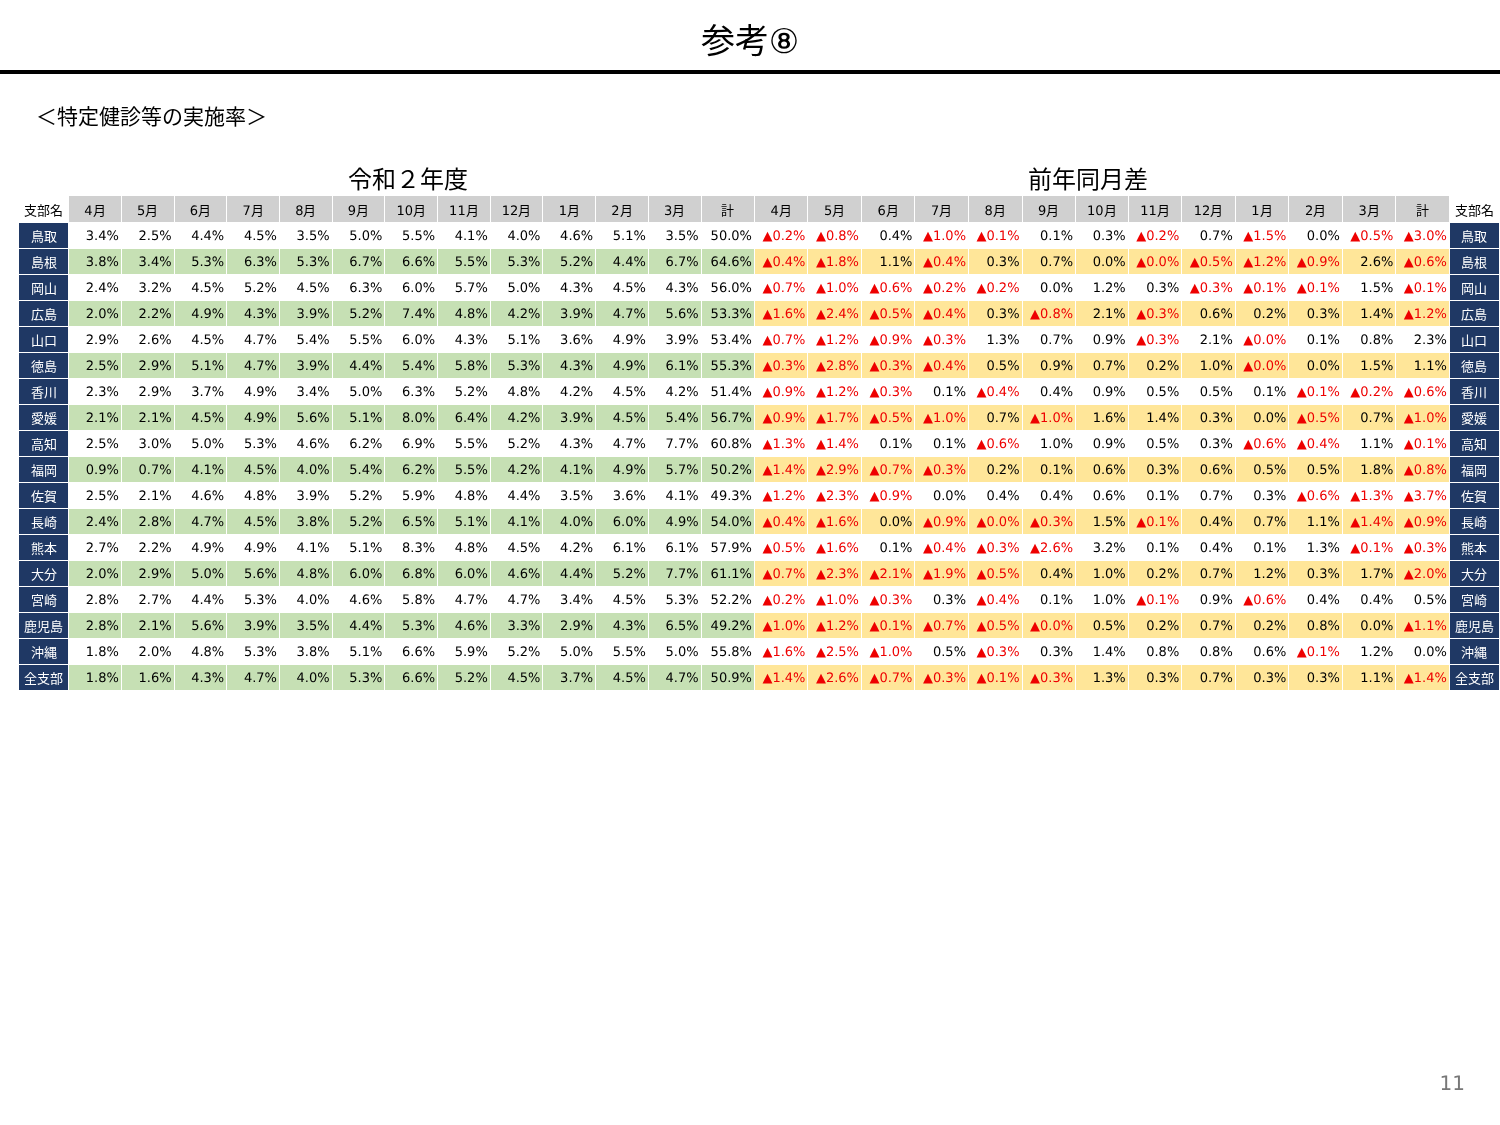参考⑧
＜特定健診等の実施率＞
令和２年度 前年同月差
| 支部名 | 4月 | 5月 | 6月 | 7月 | 8月 | 9月 | 10月 | 11月 | 12月 | 1月 | 2月 | 3月 | 計 | 4月 | 5月 | 6月 | 7月 | 8月 | 9月 | 10月 | 11月 | 12月 | 1月 | 2月 | 3月 | 計 | 支部名 |
| --- | --- | --- | --- | --- | --- | --- | --- | --- | --- | --- | --- | --- | --- | --- | --- | --- | --- | --- | --- | --- | --- | --- | --- | --- | --- | --- | --- |
| 鳥取 | 3.4% | 2.5% | 4.4% | 4.5% | 3.5% | 5.0% | 5.5% | 4.1% | 4.0% | 4.6% | 5.1% | 3.5% | 50.0% | ▲0.2% | ▲0.8% | 0.4% | ▲1.0% | ▲0.1% | 0.1% | 0.3% | ▲0.2% | 0.7% | ▲1.5% | 0.0% | ▲0.5% | ▲3.0% | 鳥取 |
| 島根 | 3.8% | 3.4% | 5.3% | 6.3% | 5.3% | 6.7% | 6.6% | 5.5% | 5.3% | 5.2% | 4.4% | 6.7% | 64.6% | ▲0.4% | ▲1.8% | 1.1% | ▲0.4% | 0.3% | 0.7% | 0.0% | ▲0.0% | ▲0.5% | ▲1.2% | ▲0.9% | 2.6% | ▲0.6% | 島根 |
| 岡山 | 2.4% | 3.2% | 4.5% | 5.2% | 4.5% | 6.3% | 6.0% | 5.7% | 5.0% | 4.3% | 4.5% | 4.3% | 56.0% | ▲0.7% | ▲1.0% | ▲0.6% | ▲0.2% | ▲0.2% | 0.0% | 1.2% | 0.3% | ▲0.3% | ▲0.1% | ▲0.1% | 1.5% | ▲0.1% | 岡山 |
| 広島 | 2.0% | 2.2% | 4.9% | 4.3% | 3.9% | 5.2% | 7.4% | 4.8% | 4.2% | 3.9% | 4.7% | 5.6% | 53.3% | ▲1.6% | ▲2.4% | ▲0.5% | ▲0.4% | 0.3% | ▲0.8% | 2.1% | ▲0.3% | 0.6% | 0.2% | 0.3% | 1.4% | ▲1.2% | 広島 |
| 山口 | 2.9% | 2.6% | 4.5% | 4.7% | 5.4% | 5.5% | 6.0% | 4.3% | 5.1% | 3.6% | 4.9% | 3.9% | 53.4% | ▲0.7% | ▲1.2% | ▲0.9% | ▲0.3% | 1.3% | 0.7% | 0.9% | ▲0.3% | 2.1% | ▲0.0% | 0.1% | 0.8% | 2.3% | 山口 |
| 徳島 | 2.5% | 2.9% | 5.1% | 4.7% | 3.9% | 4.4% | 5.4% | 5.8% | 5.3% | 4.3% | 4.9% | 6.1% | 55.3% | ▲0.3% | ▲2.8% | ▲0.3% | ▲0.4% | 0.5% | 0.9% | 0.7% | 0.2% | 1.0% | ▲0.0% | 0.0% | 1.5% | 1.1% | 徳島 |
| 香川 | 2.3% | 2.9% | 3.7% | 4.9% | 3.4% | 5.0% | 6.3% | 5.2% | 4.8% | 4.2% | 4.5% | 4.2% | 51.4% | ▲0.9% | ▲1.2% | ▲0.3% | 0.1% | ▲0.4% | 0.4% | 0.9% | 0.5% | 0.5% | 0.1% | ▲0.1% | ▲0.2% | ▲0.6% | 香川 |
| 愛媛 | 2.1% | 2.1% | 4.5% | 4.9% | 5.6% | 5.1% | 8.0% | 6.4% | 4.2% | 3.9% | 4.5% | 5.4% | 56.7% | ▲0.9% | ▲1.7% | ▲0.5% | ▲1.0% | 0.7% | ▲1.0% | 1.6% | 1.4% | 0.3% | 0.0% | ▲0.5% | 0.7% | ▲1.0% | 愛媛 |
| 高知 | 2.5% | 3.0% | 5.0% | 5.3% | 4.6% | 6.2% | 6.9% | 5.5% | 5.2% | 4.3% | 4.7% | 7.7% | 60.8% | ▲1.3% | ▲1.4% | 0.1% | 0.1% | ▲0.6% | 1.0% | 0.9% | 0.5% | 0.3% | ▲0.6% | ▲0.4% | 1.1% | ▲0.1% | 高知 |
| 福岡 | 0.9% | 0.7% | 4.1% | 4.5% | 4.0% | 5.4% | 6.2% | 5.5% | 4.2% | 4.1% | 4.9% | 5.7% | 50.2% | ▲1.4% | ▲2.9% | ▲0.7% | ▲0.3% | 0.2% | 0.1% | 0.6% | 0.3% | 0.6% | 0.5% | 0.5% | 1.8% | ▲0.8% | 福岡 |
| 佐賀 | 2.5% | 2.1% | 4.6% | 4.8% | 3.9% | 5.2% | 5.9% | 4.8% | 4.4% | 3.5% | 3.6% | 4.1% | 49.3% | ▲1.2% | ▲2.3% | ▲0.9% | 0.0% | 0.4% | 0.4% | 0.6% | 0.1% | 0.7% | 0.3% | ▲0.6% | ▲1.3% | ▲3.7% | 佐賀 |
| 長崎 | 2.4% | 2.8% | 4.7% | 4.5% | 3.8% | 5.2% | 6.5% | 5.1% | 4.1% | 4.0% | 6.0% | 4.9% | 54.0% | ▲0.4% | ▲1.6% | 0.0% | ▲0.9% | ▲0.0% | ▲0.3% | 1.5% | ▲0.1% | 0.4% | 0.7% | 1.1% | ▲1.4% | ▲0.9% | 長崎 |
| 熊本 | 2.7% | 2.2% | 4.9% | 4.9% | 4.1% | 5.1% | 8.3% | 4.8% | 4.5% | 4.2% | 6.1% | 6.1% | 57.9% | ▲0.5% | ▲1.6% | 0.1% | ▲0.4% | ▲0.3% | ▲2.6% | 3.2% | 0.1% | 0.4% | 0.1% | 1.3% | ▲0.1% | ▲0.3% | 熊本 |
| 大分 | 2.0% | 2.9% | 5.0% | 5.6% | 4.8% | 6.0% | 6.8% | 6.0% | 4.6% | 4.4% | 5.2% | 7.7% | 61.1% | ▲0.7% | ▲2.3% | ▲2.1% | ▲1.9% | ▲0.5% | 0.4% | 1.0% | 0.2% | 0.7% | 1.2% | 0.3% | 1.7% | ▲2.0% | 大分 |
| 宮崎 | 2.8% | 2.7% | 4.4% | 5.3% | 4.0% | 4.6% | 5.8% | 4.7% | 4.7% | 3.4% | 4.5% | 5.3% | 52.2% | ▲0.2% | ▲1.0% | ▲0.3% | 0.3% | ▲0.4% | 0.1% | 1.0% | ▲0.1% | 0.9% | ▲0.6% | 0.4% | 0.4% | 0.5% | 宮崎 |
| 鹿児島 | 2.8% | 2.1% | 5.6% | 3.9% | 3.5% | 4.4% | 5.3% | 4.6% | 3.3% | 2.9% | 4.3% | 6.5% | 49.2% | ▲1.0% | ▲1.2% | ▲0.1% | ▲0.7% | ▲0.5% | ▲0.0% | 0.5% | 0.2% | 0.7% | 0.2% | 0.8% | 0.0% | ▲1.1% | 鹿児島 |
| 沖縄 | 1.8% | 2.0% | 4.8% | 5.3% | 3.8% | 5.1% | 6.6% | 5.9% | 5.2% | 5.0% | 5.5% | 5.0% | 55.8% | ▲1.6% | ▲2.5% | ▲1.0% | 0.5% | ▲0.3% | 0.3% | 1.4% | 0.8% | 0.8% | 0.6% | ▲0.1% | 1.2% | 0.0% | 沖縄 |
| 全支部 | 1.8% | 1.6% | 4.3% | 4.7% | 4.0% | 5.3% | 6.6% | 5.2% | 4.5% | 3.7% | 4.5% | 4.7% | 50.9% | ▲1.4% | ▲2.6% | ▲0.7% | ▲0.3% | ▲0.1% | ▲0.3% | 1.3% | 0.3% | 0.7% | 0.3% | 0.3% | 1.1% | ▲1.4% | 全支部 |
11